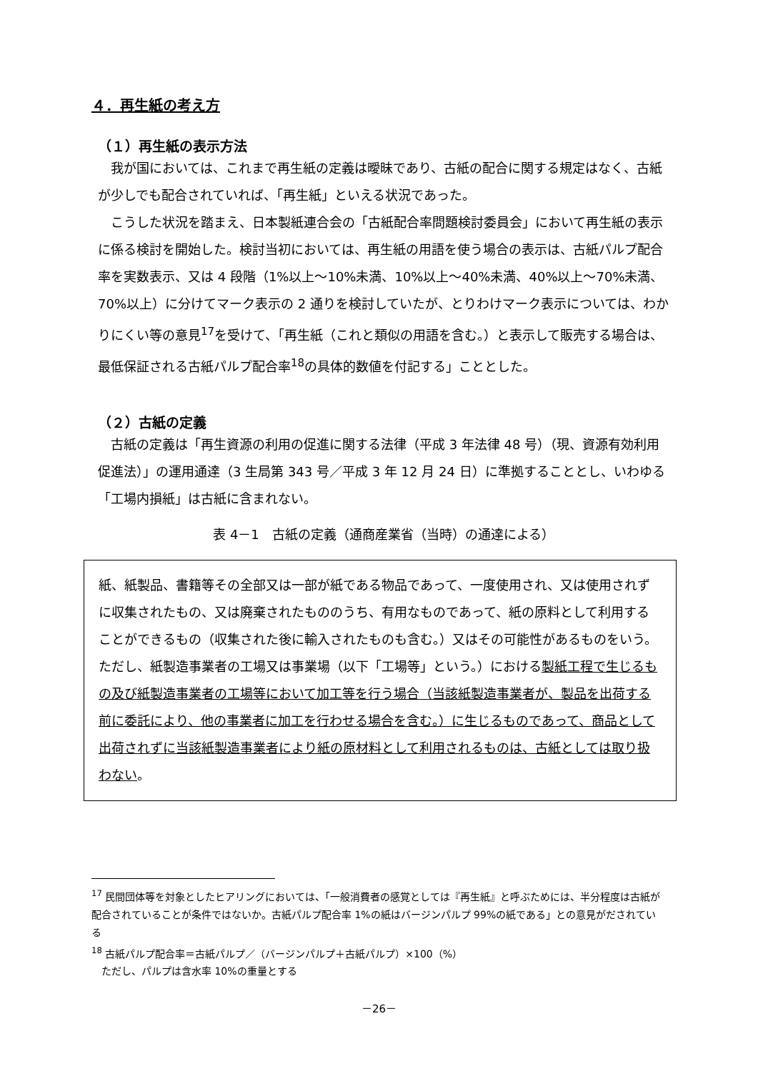４．再生紙の考え方
（１）再生紙の表示方法
我が国においては、これまで再生紙の定義は曖昧であり、古紙の配合に関する規定はなく、古紙が少しでも配合されていれば、「再生紙」といえる状況であった。
こうした状況を踏まえ、日本製紙連合会の「古紙配合率問題検討委員会」において再生紙の表示に係る検討を開始した。検討当初においては、再生紙の用語を使う場合の表示は、古紙パルプ配合率を実数表示、又は 4 段階（1%以上～10%未満、10%以上～40%未満、40%以上～70%未満、70%以上）に分けてマーク表示の 2 通りを検討していたが、とりわけマーク表示については、わかりにくい等の意見<sup>17</sup>を受けて、「再生紙（これと類似の用語を含む。）と表示して販売する場合は、最低保証される古紙パルプ配合率<sup>18</sup>の具体的数値を付記する」こととした。
（２）古紙の定義
古紙の定義は「再生資源の利用の促進に関する法律（平成 3 年法律 48 号）（現、資源有効利用促進法）」の運用通達（3 生局第 343 号／平成 3 年 12 月 24 日）に準拠することとし、いわゆる「工場内損紙」は古紙に含まれない。
表 4－1　古紙の定義（通商産業省（当時）の通達による）
紙、紙製品、書籍等その全部又は一部が紙である物品であって、一度使用され、又は使用されずに収集されたもの、又は廃棄されたもののうち、有用なものであって、紙の原料として利用することができるもの（収集された後に輸入されたものも含む。）又はその可能性があるものをいう。ただし、紙製造事業者の工場又は事業場（以下「工場等」という。）における製紙工程で生じるもの及び紙製造事業者の工場等において加工等を行う場合（当該紙製造事業者が、製品を出荷する前に委託により、他の事業者に加工を行わせる場合を含む。）に生じるものであって、商品として出荷されずに当該紙製造事業者により紙の原材料として利用されるものは、古紙としては取り扱わない。
<sup>17</sup> 民間団体等を対象としたヒアリングにおいては、「一般消費者の感覚としては『再生紙』と呼ぶためには、半分程度は古紙が配合されていることが条件ではないか。古紙パルプ配合率 1%の紙はバージンパルプ 99%の紙である」との意見がだされている
<sup>18</sup> 古紙パルプ配合率＝古紙パルプ／（バージンパルプ＋古紙パルプ）×100（%）
　ただし、パルプは含水率 10%の重量とする
－26－